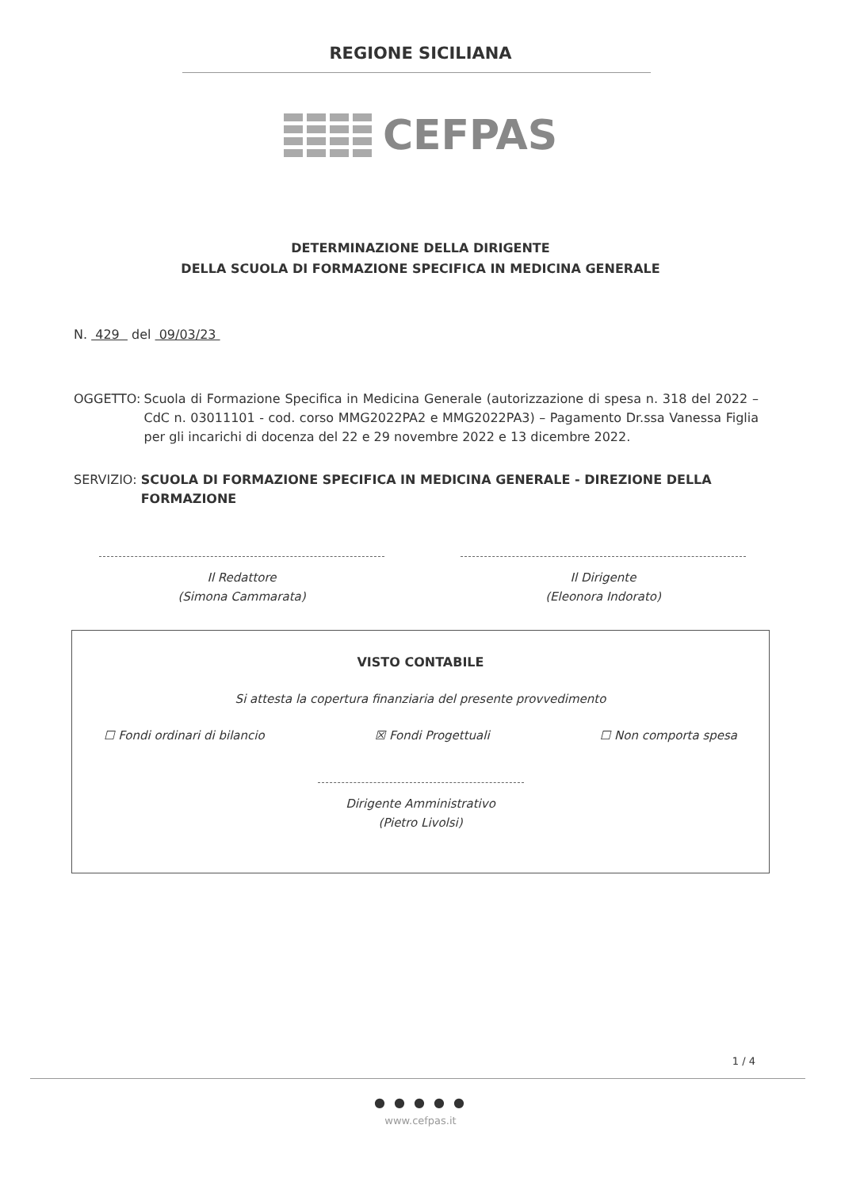REGIONE SICILIANA
CEFPAS
DETERMINAZIONE DELLA DIRIGENTE
DELLA SCUOLA DI FORMAZIONE SPECIFICA IN MEDICINA GENERALE
N. 429 del 09/03/23
OGGETTO: Scuola di Formazione Specifica in Medicina Generale (autorizzazione di spesa n. 318 del 2022 – CdC n. 03011101 - cod. corso MMG2022PA2 e MMG2022PA3) – Pagamento Dr.ssa Vanessa Figlia per gli incarichi di docenza del 22 e 29 novembre 2022 e 13 dicembre 2022.
SERVIZIO: SCUOLA DI FORMAZIONE SPECIFICA IN MEDICINA GENERALE - DIREZIONE DELLA FORMAZIONE
Il Redattore
(Simona Cammarata)
Il Dirigente
(Eleonora Indorato)
VISTO CONTABILE
Si attesta la copertura finanziaria del presente provvedimento
☐ Fondi ordinari di bilancio ☒ Fondi Progettuali ☐ Non comporta spesa
Dirigente Amministrativo
(Pietro Livolsi)
1 / 4
● ● ● ● ●
www.cefpas.it